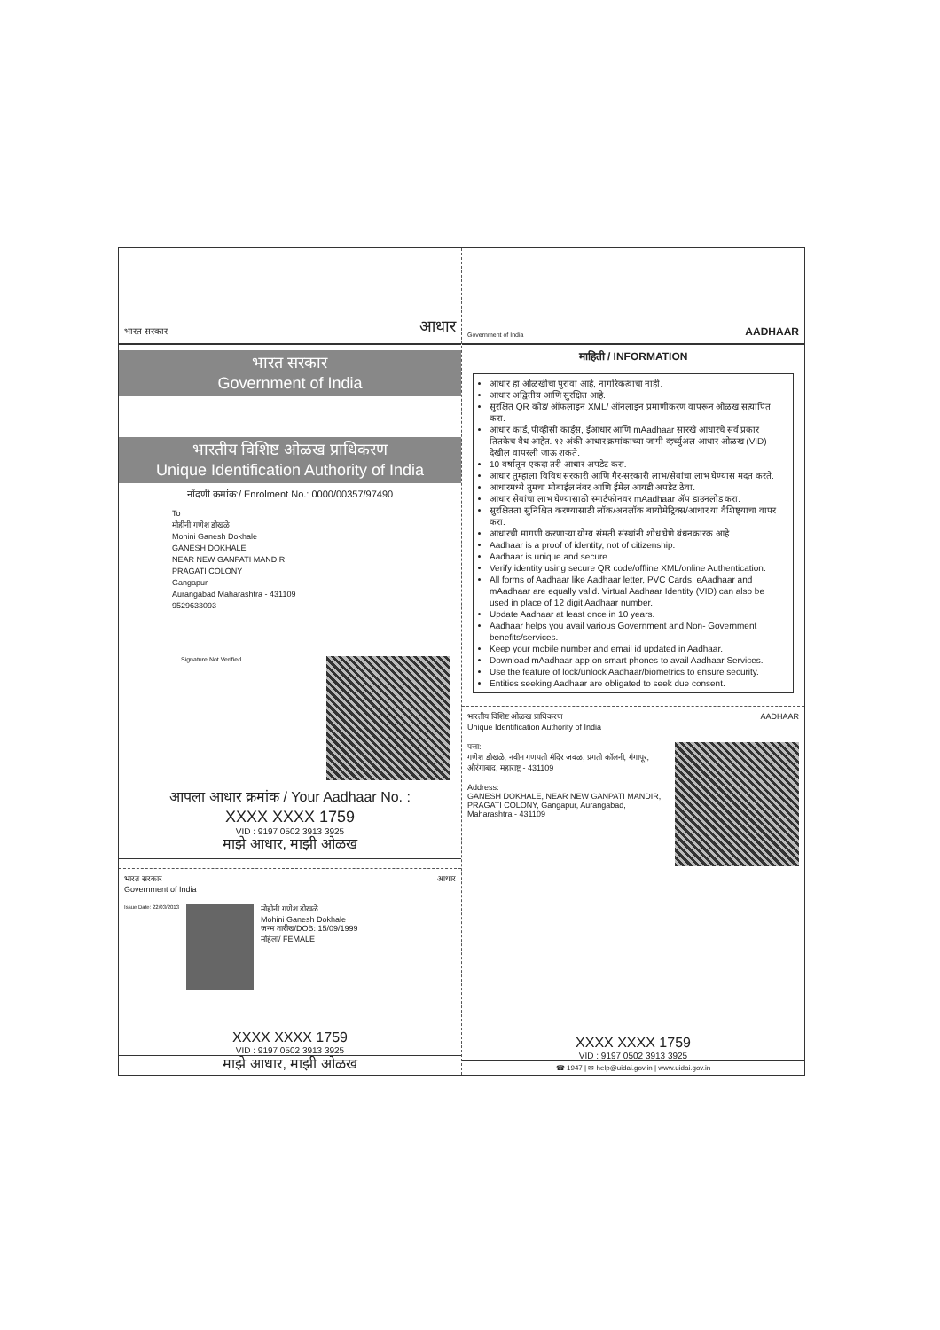भारत सरकार
आधार
भारत सरकार
Government of India
भारतीय विशिष्ट ओळख प्राधिकरण
Unique Identification Authority of India
नोंदणी क्रमांक:/ Enrolment No.: 0000/00357/97490
To
मोहीनी गणेश डोखळे
Mohini Ganesh Dokhale
GANESH DOKHALE
NEAR NEW GANPATI MANDIR
PRAGATI COLONY
Gangapur
Aurangabad Maharashtra - 431109
9529633093
Signature Not Verified
आपला आधार क्रमांक / Your Aadhaar No. :
XXXX XXXX 1759
VID : 9197 0502 3913 3925
माझे आधार, माझी ओळख
भारत सरकार
Government of India आधार
Issue Date: 22/03/2013
मोहीनी गणेश डोखळे
Mohini Ganesh Dokhale
जन्म तारीख/DOB: 15/09/1999
महिला/ FEMALE
XXXX XXXX 1759
VID : 9197 0502 3913 3925
माझे आधार, माझी ओळख
Government of India
AADHAAR
माहिती / INFORMATION
आधार हा ओळखीचा पुरावा आहे, नागरिकत्वाचा नाही.
आधार अद्वितीय आणि सुरक्षित आहे.
सुरक्षित QR कोड/ ऑफलाइन XML/ ऑनलाइन प्रमाणीकरण वापरून ओळख सत्यापित करा.
आधार कार्ड, पीव्हीसी कार्ड्स, ईआधार आणि mAadhaar सारखे आधारचे सर्व प्रकार तितकेच वैध आहेत. १२ अंकी आधार क्रमांकाच्या जागी व्हर्च्युअल आधार ओळख (VID) देखील वापरली जाऊ शकते.
10 वर्षातून एकदा तरी आधार अपडेट करा.
आधार तुम्हाला विविध सरकारी आणि गैर-सरकारी लाभ/सेवांचा लाभ घेण्यास मदत करते.
आधारमध्ये तुमचा मोबाईल नंबर आणि ईमेल आयडी अपडेट ठेवा.
आधार सेवांचा लाभ घेण्यासाठी स्मार्टफोनवर mAadhaar ॲप डाउनलोड करा.
सुरक्षितता सुनिश्चित करण्यासाठी लॉक/अनलॉक बायोमेट्रिक्स/आधार या वैशिष्ट्याचा वापर करा.
आधारची मागणी करणाऱ्या योग्य संमती संस्थांनी शोध घेणे बंधनकारक आहे .
Aadhaar is a proof of identity, not of citizenship.
Aadhaar is unique and secure.
Verify identity using secure QR code/offline XML/online Authentication.
All forms of Aadhaar like Aadhaar letter, PVC Cards, eAadhaar and mAadhaar are equally valid. Virtual Aadhaar Identity (VID) can also be used in place of 12 digit Aadhaar number.
Update Aadhaar at least once in 10 years.
Aadhaar helps you avail various Government and Non- Government benefits/services.
Keep your mobile number and email id updated in Aadhaar.
Download mAadhaar app on smart phones to avail Aadhaar Services.
Use the feature of lock/unlock Aadhaar/biometrics to ensure security.
Entities seeking Aadhaar are obligated to seek due consent.
भारतीय विशिष्ट ओळख प्राधिकरण
Unique Identification Authority of India AADHAAR
पत्ता:
गणेश डोखळे, नवीन गणपती मंदिर जवळ, प्रगती कॉलनी, गंगापूर, औरंगाबाद, महाराष्ट्र - 431109
Address:
GANESH DOKHALE, NEAR NEW GANPATI MANDIR, PRAGATI COLONY, Gangapur, Aurangabad, Maharashtra - 431109
XXXX XXXX 1759
VID : 9197 0502 3913 3925
☎ 1947 | ✉ help@uidai.gov.in | www.uidai.gov.in